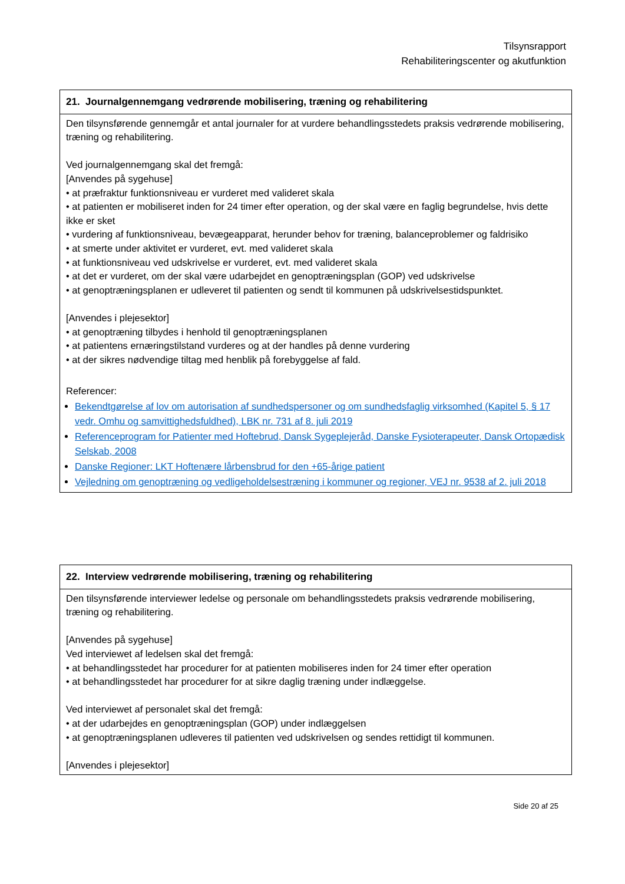Tilsynsrapport
Rehabiliteringscenter og akutfunktion
| 21. Journalgennemgang vedrørende mobilisering, træning og rehabilitering |
| --- |
| Den tilsynsførende gennemgår et antal journaler for at vurdere behandlingsstedets praksis vedrørende mobilisering, træning og rehabilitering. Ved journalgennemgang skal det fremgå: [Anvendes på sygehuse] • at præfraktur funktionsniveau er vurderet med valideret skala • at patienten er mobiliseret inden for 24 timer efter operation, og der skal være en faglig begrundelse, hvis dette ikke er sket • vurdering af funktionsniveau, bevægeapparat, herunder behov for træning, balanceproblemer og faldrisiko • at smerte under aktivitet er vurderet, evt. med valideret skala • at funktionsniveau ved udskrivelse er vurderet, evt. med valideret skala • at det er vurderet, om der skal være udarbejdet en genoptræningsplan (GOP) ved udskrivelse • at genoptræningsplanen er udleveret til patienten og sendt til kommunen på udskrivelsestidspunktet. [Anvendes i plejesektor] • at genoptræning tilbydes i henhold til genoptræningsplanen • at patientens ernæringstilstand vurderes og at der handles på denne vurdering • at der sikres nødvendige tiltag med henblik på forebyggelse af fald. Referencer: Bekendtgørelse af lov om autorisation af sundhedspersoner og om sundhedsfaglig virksomhed (Kapitel 5, § 17 vedr. Omhu og samvittighedsfuldhed), LBK nr. 731 af 8. juli 2019 Referenceprogram for Patienter med Hoftebrud, Dansk Sygeplejeråd, Danske Fysioterapeuter, Dansk Ortopædisk Selskab, 2008 Danske Regioner: LKT Hoftenære lårbensbrud for den +65-årige patient Vejledning om genoptræning og vedligeholdelsestræning i kommuner og regioner, VEJ nr. 9538 af 2. juli 2018 |
| 22. Interview vedrørende mobilisering, træning og rehabilitering |
| --- |
| Den tilsynsførende interviewer ledelse og personale om behandlingsstedets praksis vedrørende mobilisering, træning og rehabilitering. [Anvendes på sygehuse] Ved interviewet af ledelsen skal det fremgå: • at behandlingsstedet har procedurer for at patienten mobiliseres inden for 24 timer efter operation • at behandlingsstedet har procedurer for at sikre daglig træning under indlæggelse. Ved interviewet af personalet skal det fremgå: • at der udarbejdes en genoptræningsplan (GOP) under indlæggelsen • at genoptræningsplanen udleveres til patienten ved udskrivelsen og sendes rettidigt til kommunen. [Anvendes i plejesektor] |
Side 20 af 25